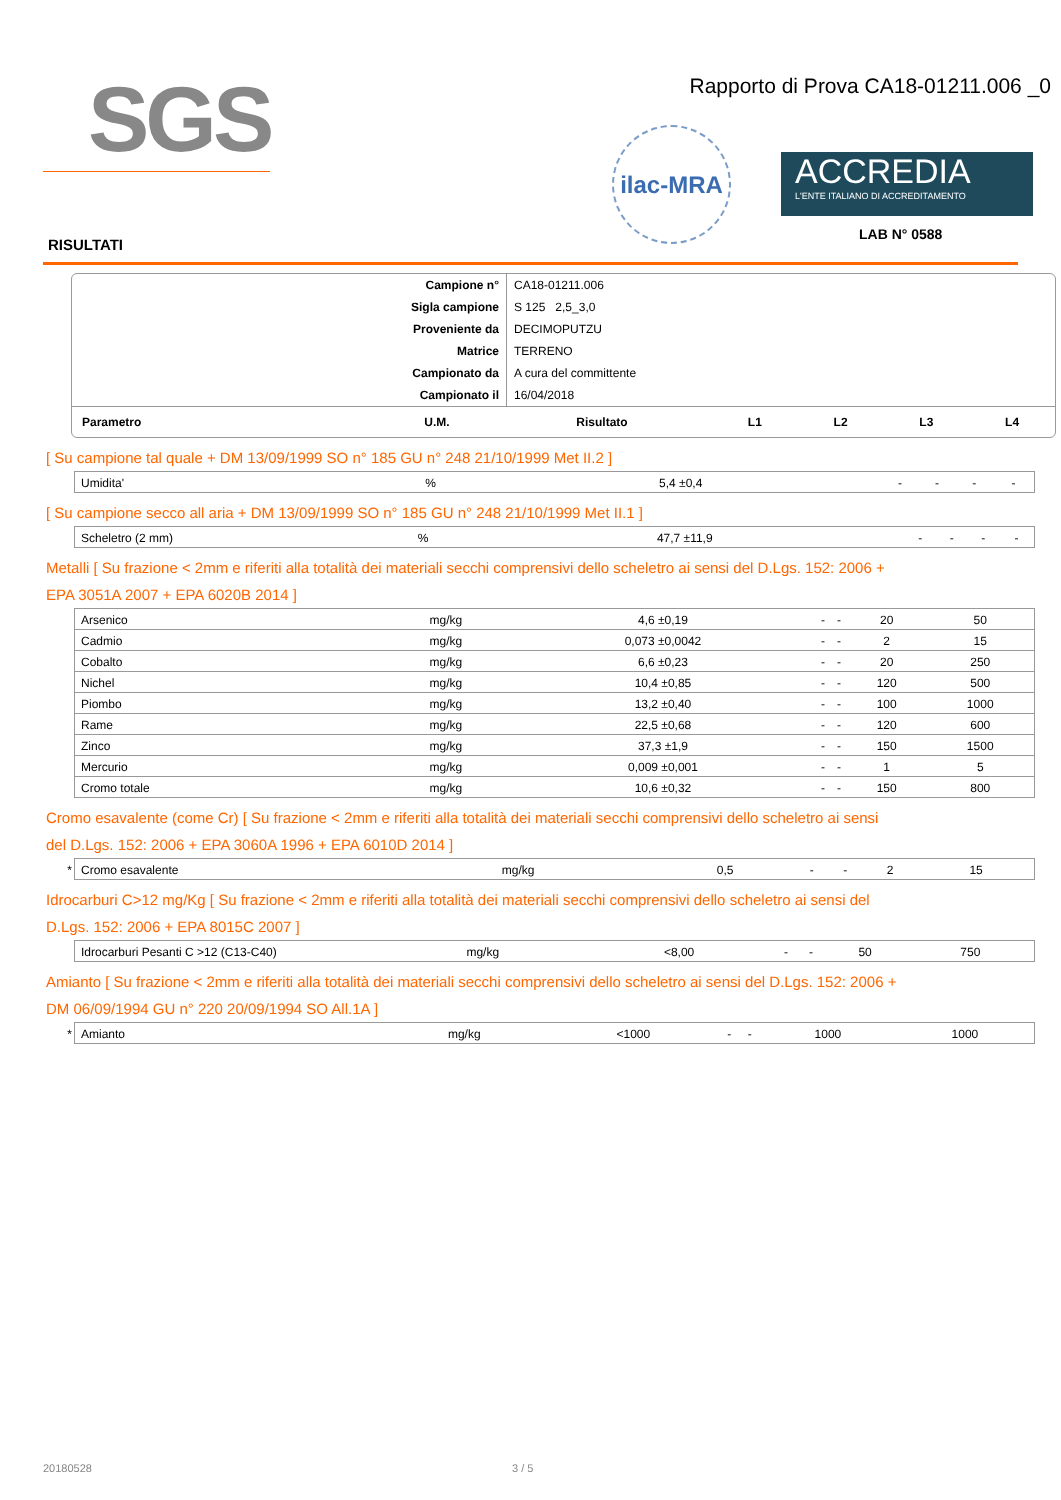SGS
Rapporto di Prova CA18-01211.006 _0
ilac-MRA
ACCREDIA
L'ENTE ITALIANO DI ACCREDITAMENTO
LAB N° 0588
RISULTATI
| Campione n° | CA18-01211.006 |
| Sigla campione | S 125 2,5_3,0 |
| Proveniente da | DECIMOPUTZU |
| Matrice | TERRENO |
| Campionato da | A cura del committente |
| Campionato il | 16/04/2018 |
| Parametro | U.M. | Risultato | L1 | L2 | L3 | L4 |
| --- | --- | --- | --- | --- | --- | --- |
[ Su campione tal quale + DM 13/09/1999 SO n° 185 GU n° 248 21/10/1999 Met II.2 ]
| | Umidita' | % | 5,4 ±0,4 | - | - | - | - |
[ Su campione secco all aria + DM 13/09/1999 SO n° 185 GU n° 248 21/10/1999 Met II.1 ]
| | Scheletro (2 mm) | % | 47,7 ±11,9 | - | - | - | - |
Metalli [ Su frazione < 2mm e riferiti alla totalità dei materiali secchi comprensivi dello scheletro ai sensi del D.Lgs. 152: 2006 +
EPA 3051A 2007 + EPA 6020B 2014 ]
| | Arsenico | mg/kg | 4,6 ±0,19 | - | - | 20 | 50 |
| | Cadmio | mg/kg | 0,073 ±0,0042 | - | - | 2 | 15 |
| | Cobalto | mg/kg | 6,6 ±0,23 | - | - | 20 | 250 |
| | Nichel | mg/kg | 10,4 ±0,85 | - | - | 120 | 500 |
| | Piombo | mg/kg | 13,2 ±0,40 | - | - | 100 | 1000 |
| | Rame | mg/kg | 22,5 ±0,68 | - | - | 120 | 600 |
| | Zinco | mg/kg | 37,3 ±1,9 | - | - | 150 | 1500 |
| | Mercurio | mg/kg | 0,009 ±0,001 | - | - | 1 | 5 |
| | Cromo totale | mg/kg | 10,6 ±0,32 | - | - | 150 | 800 |
Cromo esavalente (come Cr) [ Su frazione < 2mm e riferiti alla totalità dei materiali secchi comprensivi dello scheletro ai sensi
del D.Lgs. 152: 2006 + EPA 3060A 1996 + EPA 6010D 2014 ]
| * | Cromo esavalente | mg/kg | 0,5 | - | - | 2 | 15 |
Idrocarburi C>12 mg/Kg [ Su frazione < 2mm e riferiti alla totalità dei materiali secchi comprensivi dello scheletro ai sensi del
D.Lgs. 152: 2006 + EPA 8015C 2007 ]
| | Idrocarburi Pesanti C >12 (C13-C40) | mg/kg | <8,00 | - | - | 50 | 750 |
Amianto [ Su frazione < 2mm e riferiti alla totalità dei materiali secchi comprensivi dello scheletro ai sensi del D.Lgs. 152: 2006 +
DM 06/09/1994 GU n° 220 20/09/1994 SO All.1A ]
| * | Amianto | mg/kg | <1000 | - | - | 1000 | 1000 |
20180528 3 / 5